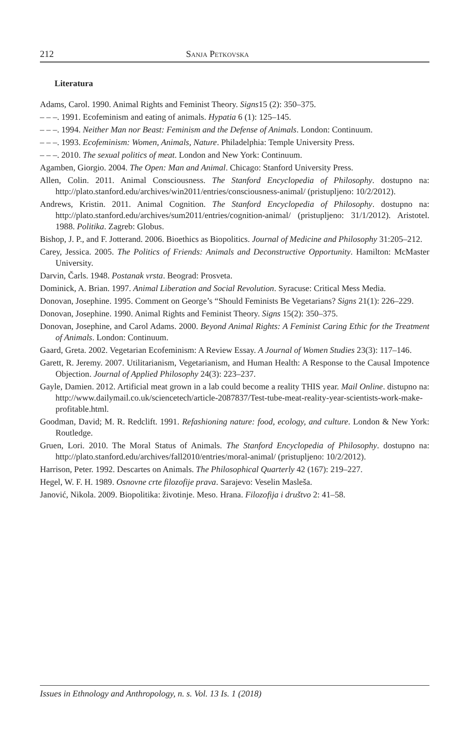212 Sanja Petkovska
Literatura
Adams, Carol. 1990. Animal Rights and Feminist Theory. Signs15 (2): 350–375.
– – –. 1991. Ecofeminism and eating of animals. Hypatia 6 (1): 125–145.
– – –. 1994. Neither Man nor Beast: Feminism and the Defense of Animals. London: Continuum.
– – –. 1993. Ecofeminism: Women, Animals, Nature. Philadelphia: Temple University Press.
– – –. 2010. The sexual politics of meat. London and New York: Continuum.
Agamben, Giorgio. 2004. The Open: Man and Animal. Chicago: Stanford University Press.
Allen, Colin. 2011. Animal Consciousness. The Stanford Encyclopedia of Philosophy. dostupno na: http://plato.stanford.edu/archives/win2011/entries/consciousness-animal/ (pristupljeno: 10/2/2012).
Andrews, Kristin. 2011. Animal Cognition. The Stanford Encyclopedia of Philosophy. dostupno na: http://plato.stanford.edu/archives/sum2011/entries/cognition-animal/ (pristupljeno: 31/1/2012). Aristotel. 1988. Politika. Zagreb: Globus.
Bishop, J. P., and F. Jotterand. 2006. Bioethics as Biopolitics. Journal of Medicine and Philosophy 31:205–212.
Carey, Jessica. 2005. The Politics of Friends: Animals and Deconstructive Opportunity. Hamilton: McMaster University.
Darvin, Čarls. 1948. Postanak vrsta. Beograd: Prosveta.
Dominick, A. Brian. 1997. Animal Liberation and Social Revolution. Syracuse: Critical Mess Media.
Donovan, Josephine. 1995. Comment on George’s “Should Feminists Be Vegetarians? Signs 21(1): 226–229.
Donovan, Josephine. 1990. Animal Rights and Feminist Theory. Signs 15(2): 350–375.
Donovan, Josephine, and Carol Adams. 2000. Beyond Animal Rights: A Feminist Caring Ethic for the Treatment of Animals. London: Continuum.
Gaard, Greta. 2002. Vegetarian Ecofeminism: A Review Essay. A Journal of Women Studies 23(3): 117–146.
Garett, R. Jeremy. 2007. Utilitarianism, Vegetarianism, and Human Health: A Response to the Causal Impotence Objection. Journal of Applied Philosophy 24(3): 223–237.
Gayle, Damien. 2012. Artificial meat grown in a lab could become a reality THIS year. Mail Online. distupno na: http://www.dailymail.co.uk/sciencetech/article-2087837/Test-tube-meat-reality-year-scientists-work-make-profitable.html.
Goodman, David; M. R. Redclift. 1991. Refashioning nature: food, ecology, and culture. London & New York: Routledge.
Gruen, Lori. 2010. The Moral Status of Animals. The Stanford Encyclopedia of Philosophy. dostupno na: http://plato.stanford.edu/archives/fall2010/entries/moral-animal/ (pristupljeno: 10/2/2012).
Harrison, Peter. 1992. Descartes on Animals. The Philosophical Quarterly 42 (167): 219–227.
Hegel, W. F. H. 1989. Osnovne crte filozofije prava. Sarajevo: Veselin Masleša.
Janović, Nikola. 2009. Biopolitika: životinje. Meso. Hrana. Filozofija i društvo 2: 41–58.
Issues in Ethnology and Anthropology, n. s. Vol. 13 Is. 1 (2018)